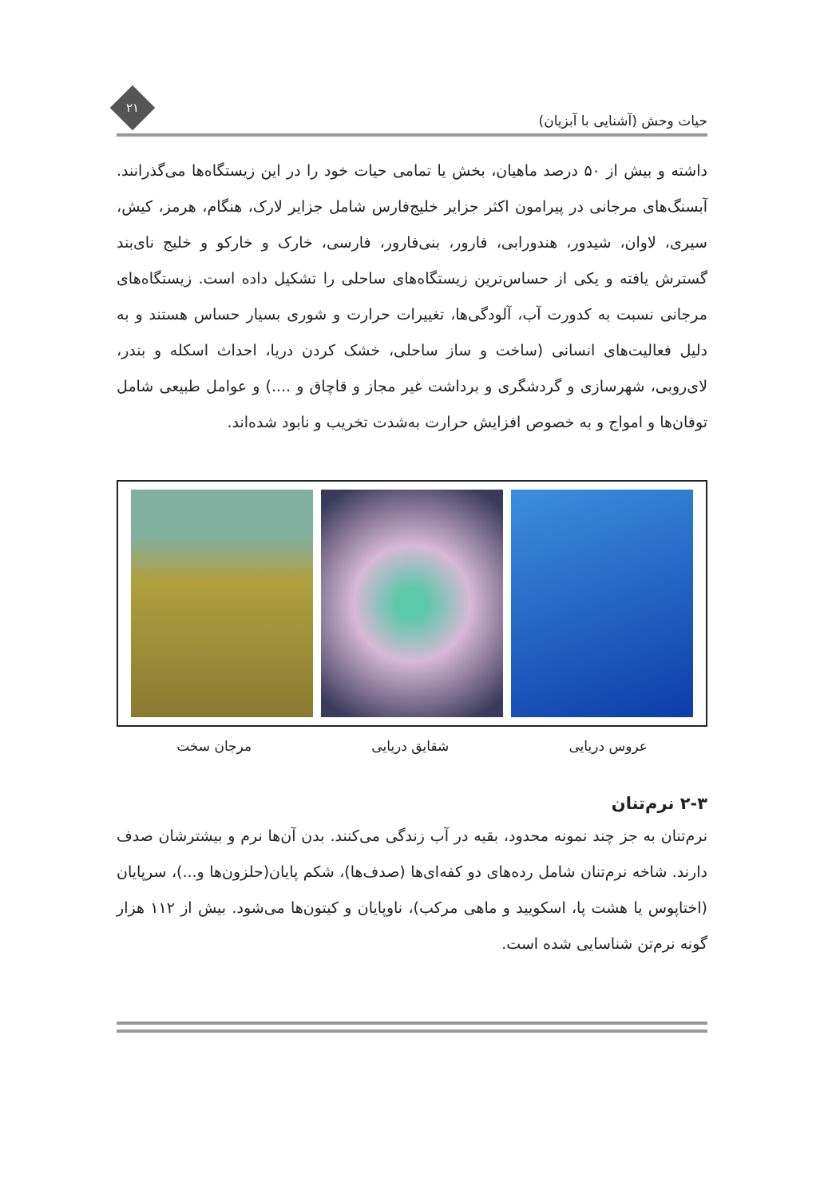حیات وحش (آشنایی با آبزیان)
۲۱
داشته و بیش از ۵۰ درصد ماهیان، بخش یا تمامی حیات خود را در این زیستگاه‌ها می‌گذرانند. آبسنگ‌های مرجانی در پیرامون اکثر جزایر خلیج‌فارس شامل جزایر لارک، هنگام، هرمز، کیش، سیری، لاوان، شیدور، هندورابی، فارور، بنی‌فارور، فارسی، خارک و خارکو و خلیج نای‌بند گسترش یافته و یکی از حساس‌ترین زیستگاه‌های ساحلی را تشکیل داده است. زیستگاه‌های مرجانی نسبت به کدورت آب، آلودگی‌ها، تغییرات حرارت و شوری بسیار حساس هستند و به دلیل فعالیت‌های انسانی (ساخت و ساز ساحلی، خشک کردن دریا، احداث اسکله و بندر، لای‌روبی، شهرسازی و گردشگری و برداشت غیر مجاز و قاچاق و ....) و عوامل طبیعی شامل توفان‌ها و امواج و به خصوص افزایش حرارت به‌شدت تخریب و نابود شده‌اند.
عروس دریایی شقایق دریایی مرجان سخت
۲-۳ نرم‌تنان
نرم‌تنان به جز چند نمونه محدود، بقیه در آب زندگی می‌کنند. بدن آن‌ها نرم و بیشترشان صدف دارند. شاخه نرم‌تنان شامل رده‌های دو کفه‌ای‌ها (صدف‌ها)، شکم پایان(حلزون‌ها و...)، سرپایان (اختاپوس یا هشت پا، اسکویید و ماهی مرکب)، ناوپایان و کیتون‌ها می‌شود. بیش از ۱۱۲ هزار گونه نرم‌تن شناسایی شده است.